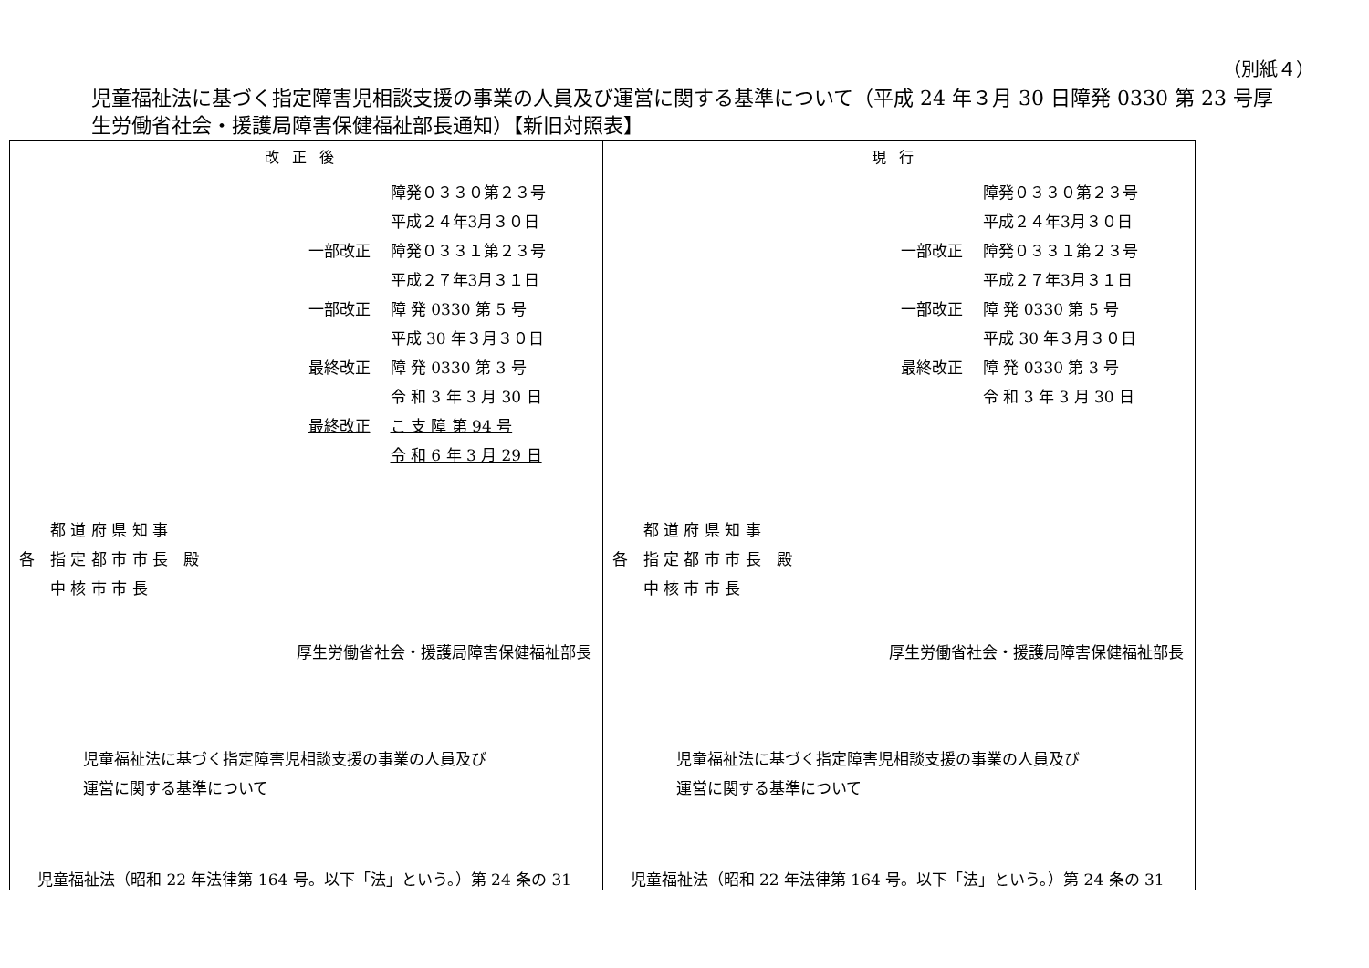（別紙４）
児童福祉法に基づく指定障害児相談支援の事業の人員及び運営に関する基準について（平成 24 年３月 30 日障発 0330 第 23 号厚生労働省社会・援護局障害保健福祉部長通知）【新旧対照表】
| 改正後 | 現行 |
| --- | --- |
| 障発０３３０第２３号 平成２４年3月３０日 一部改正 障発０３３１第２３号 平成２７年3月３１日 一部改正 障 発 0330 第 5 号 平成 30 年３月３０日 最終改正 障 発 0330 第 3 号 令 和 3 年 3 月 30 日 最終改正 こ 支 障 第 94 号 令 和 6 年 3 月 29 日 都 道 府 県 知 事 各 指 定 都 市 市 長 殿 中 核 市 市 長 厚生労働省社会・援護局障害保健福祉部長 児童福祉法に基づく指定障害児相談支援の事業の人員及び 運営に関する基準について 児童福祉法（昭和 22 年法律第 164 号。以下「法」という。）第 24 条の 31 | 障発０３３０第２３号 平成２４年3月３０日 一部改正 障発０３３１第２３号 平成２７年3月３１日 一部改正 障 発 0330 第 5 号 平成 30 年３月３０日 最終改正 障 発 0330 第 3 号 令 和 3 年 3 月 30 日 都 道 府 県 知 事 各 指 定 都 市 市 長 殿 中 核 市 市 長 厚生労働省社会・援護局障害保健福祉部長 児童福祉法に基づく指定障害児相談支援の事業の人員及び 運営に関する基準について 児童福祉法（昭和 22 年法律第 164 号。以下「法」という。）第 24 条の 31 |